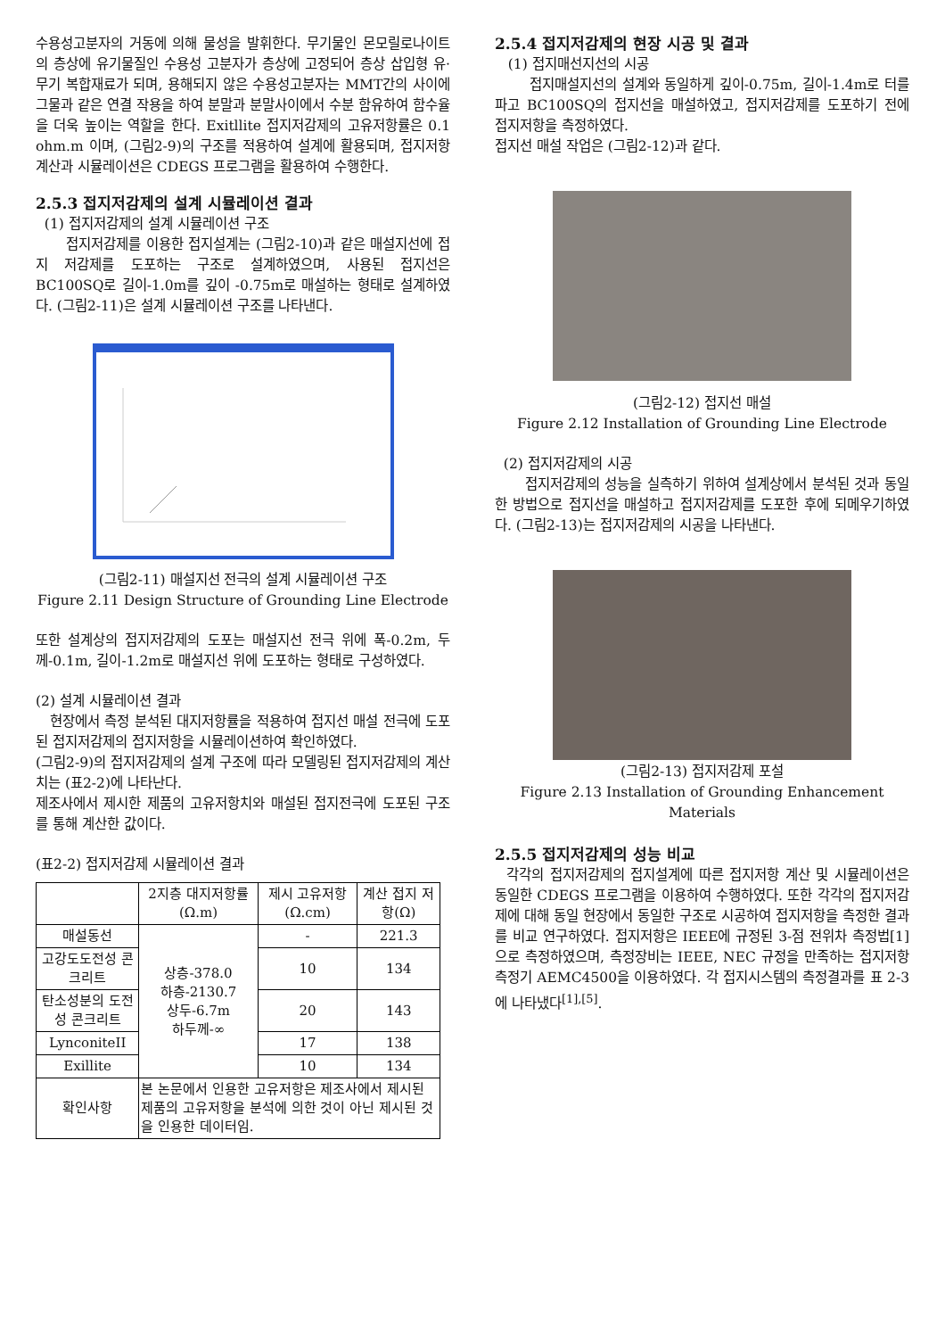수용성고분자의 거동에 의해 물성을 발휘한다. 무기물인 몬모릴로나이트의 층상에 유기물질인 수용성 고분자가 층상에 고정되어 층상 삽입형 유·무기 복합재료가 되며, 용해되지 않은 수용성고분자는 MMT간의 사이에 그물과 같은 연결 작용을 하여 분말과 분말사이에서 수분 함유하여 함수율을 더욱 높이는 역할을 한다. Exitllite 접지저감제의 고유저항률은 0.1 ohm.m 이며, (그림2-9)의 구조를 적용하여 설계에 활용되며, 접지저항 계산과 시뮬레이션은 CDEGS 프로그램을 활용하여 수행한다.
2.5.3 접지저감제의 설계 시뮬레이션 결과
(1) 접지저감제의 설계 시뮬레이션 구조
접지저감제를 이용한 접지설계는 (그림2-10)과 같은 매설지선에 접지 저감제를 도포하는 구조로 설계하였으며, 사용된 접지선은 BC100SQ로 길이-1.0m를 깊이 -0.75m로 매설하는 형태로 설계하였다. (그림2-11)은 설계 시뮬레이션 구조를 나타낸다.
(그림2-11) 매설지선 전극의 설계 시뮬레이션 구조
Figure 2.11 Design Structure of Grounding Line Electrode
또한 설계상의 접지저감제의 도포는 매설지선 전극 위에 폭-0.2m, 두께-0.1m, 길이-1.2m로 매설지선 위에 도포하는 형태로 구성하였다.
(2) 설계 시뮬레이션 결과
현장에서 측정 분석된 대지저항률을 적용하여 접지선 매설 전극에 도포된 접지저감제의 접지저항을 시뮬레이션하여 확인하였다.
(그림2-9)의 접지저감제의 설계 구조에 따라 모델링된 접지저감제의 계산치는 (표2-2)에 나타난다.
제조사에서 제시한 제품의 고유저항치와 매설된 접지전극에 도포된 구조를 통해 계산한 값이다.
(표2-2) 접지저감제 시뮬레이션 결과
| | 2지층 대지저항률 (Ω.m) | 제시 고유저항 (Ω.cm) | 계산 접지 저항(Ω) |
| --- | --- | --- | --- |
| 매설동선 | 상층-378.0 하층-2130.7 상두-6.7m 하두께-∞ | - | 221.3 |
| 고강도도전성 콘크리트 | | 10 | 134 |
| 탄소성분의 도전성 콘크리트 | | 20 | 143 |
| LynconiteII | | 17 | 138 |
| Exillite | | 10 | 134 |
| 확인사항 | 본 논문에서 인용한 고유저항은 제조사에서 제시된 제품의 고유저항을 분석에 의한 것이 아닌 제시된 것을 인용한 데이터임. | | |
2.5.4 접지저감제의 현장 시공 및 결과
(1) 접지매선지선의 시공
접지매설지선의 설계와 동일하게 깊이-0.75m, 길이-1.4m로 터를 파고 BC100SQ의 접지선을 매설하였고, 접지저감제를 도포하기 전에 접지저항을 측정하였다.
접지선 매설 작업은 (그림2-12)과 같다.
(그림2-12) 접지선 매설
Figure 2.12 Installation of Grounding Line Electrode
(2) 접지저감제의 시공
접지저감제의 성능을 실측하기 위하여 설계상에서 분석된 것과 동일한 방법으로 접지선을 매설하고 접지저감제를 도포한 후에 되메우기하였다. (그림2-13)는 접지저감제의 시공을 나타낸다.
(그림2-13) 접지저감제 포설
Figure 2.13 Installation of Grounding Enhancement Materials
2.5.5 접지저감제의 성능 비교
각각의 접지저감제의 접지설계에 따른 접지저항 계산 및 시뮬레이션은 동일한 CDEGS 프로그램을 이용하여 수행하였다. 또한 각각의 접지저감제에 대해 동일 현장에서 동일한 구조로 시공하여 접지저항을 측정한 결과를 비교 연구하였다. 접지저항은 IEEE에 규정된 3-점 전위차 측정법[1]으로 측정하였으며, 측정장비는 IEEE, NEC 규정을 만족하는 접지저항 측정기 AEMC4500을 이용하였다. 각 접지시스템의 측정결과를 표 2-3에 나타냈다<sup>[1],[5]</sup>.